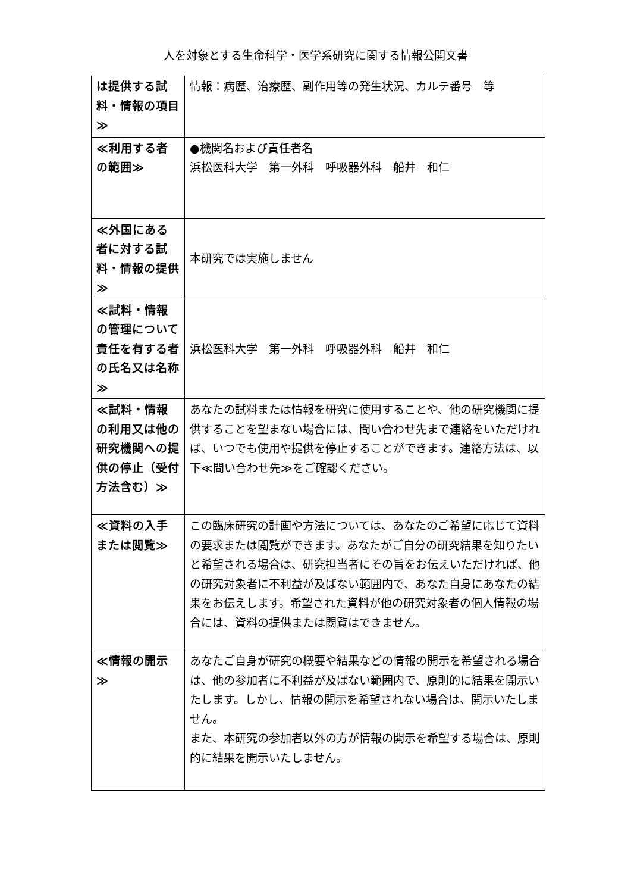人を対象とする生命科学・医学系研究に関する情報公開文書
| は提供する試料・情報の項目≫ | 情報：病歴、治療歴、副作用等の発生状況、カルテ番号 等 |
| ≪利用する者の範囲≫ | ●機関名および責任者名 浜松医科大学 第一外科 呼吸器外科 船井 和仁 |
| ≪外国にある者に対する試料・情報の提供≫ | 本研究では実施しません |
| ≪試料・情報の管理について責任を有する者の氏名又は名称≫ | 浜松医科大学 第一外科 呼吸器外科 船井 和仁 |
| ≪試料・情報の利用又は他の研究機関への提供の停止（受付方法含む）≫ | あなたの試料または情報を研究に使用することや、他の研究機関に提供することを望まない場合には、問い合わせ先まで連絡をいただければ、いつでも使用や提供を停止することができます。連絡方法は、以下≪問い合わせ先≫をご確認ください。 |
| ≪資料の入手または閲覧≫ | この臨床研究の計画や方法については、あなたのご希望に応じて資料の要求または閲覧ができます。あなたがご自分の研究結果を知りたいと希望される場合は、研究担当者にその旨をお伝えいただければ、他の研究対象者に不利益が及ばない範囲内で、あなた自身にあなたの結果をお伝えします。希望された資料が他の研究対象者の個人情報の場合には、資料の提供または閲覧はできません。 |
| ≪情報の開示≫ | あなたご自身が研究の概要や結果などの情報の開示を希望される場合は、他の参加者に不利益が及ばない範囲内で、原則的に結果を開示いたします。しかし、情報の開示を希望されない場合は、開示いたしません。 また、本研究の参加者以外の方が情報の開示を希望する場合は、原則的に結果を開示いたしません。 |